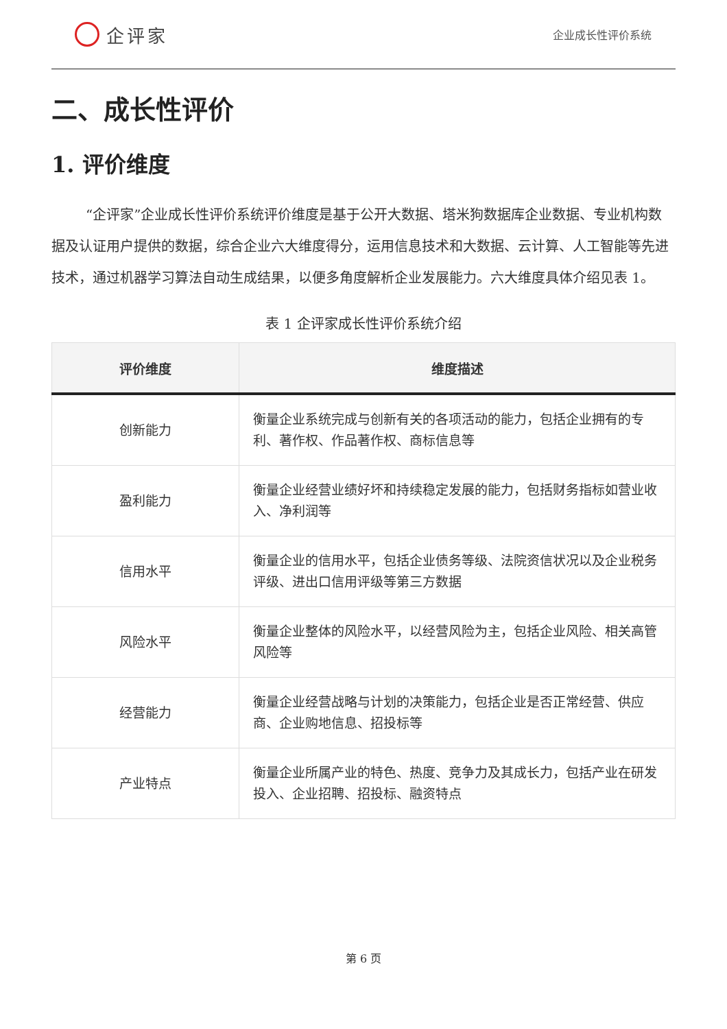企评家
企业成长性评价系统
二、成长性评价
1. 评价维度
“企评家”企业成长性评价系统评价维度是基于公开大数据、塔米狗数据库企业数据、专业机构数据及认证用户提供的数据，综合企业六大维度得分，运用信息技术和大数据、云计算、人工智能等先进技术，通过机器学习算法自动生成结果，以便多角度解析企业发展能力。六大维度具体介绍见表 1。
表 1 企评家成长性评价系统介绍
| 评价维度 | 维度描述 |
| --- | --- |
| 创新能力 | 衡量企业系统完成与创新有关的各项活动的能力，包括企业拥有的专利、著作权、作品著作权、商标信息等 |
| 盈利能力 | 衡量企业经营业绩好坏和持续稳定发展的能力，包括财务指标如营业收入、净利润等 |
| 信用水平 | 衡量企业的信用水平，包括企业债务等级、法院资信状况以及企业税务评级、进出口信用评级等第三方数据 |
| 风险水平 | 衡量企业整体的风险水平，以经营风险为主，包括企业风险、相关高管风险等 |
| 经营能力 | 衡量企业经营战略与计划的决策能力，包括企业是否正常经营、供应商、企业购地信息、招投标等 |
| 产业特点 | 衡量企业所属产业的特色、热度、竞争力及其成长力，包括产业在研发投入、企业招聘、招投标、融资特点 |
第 6 页